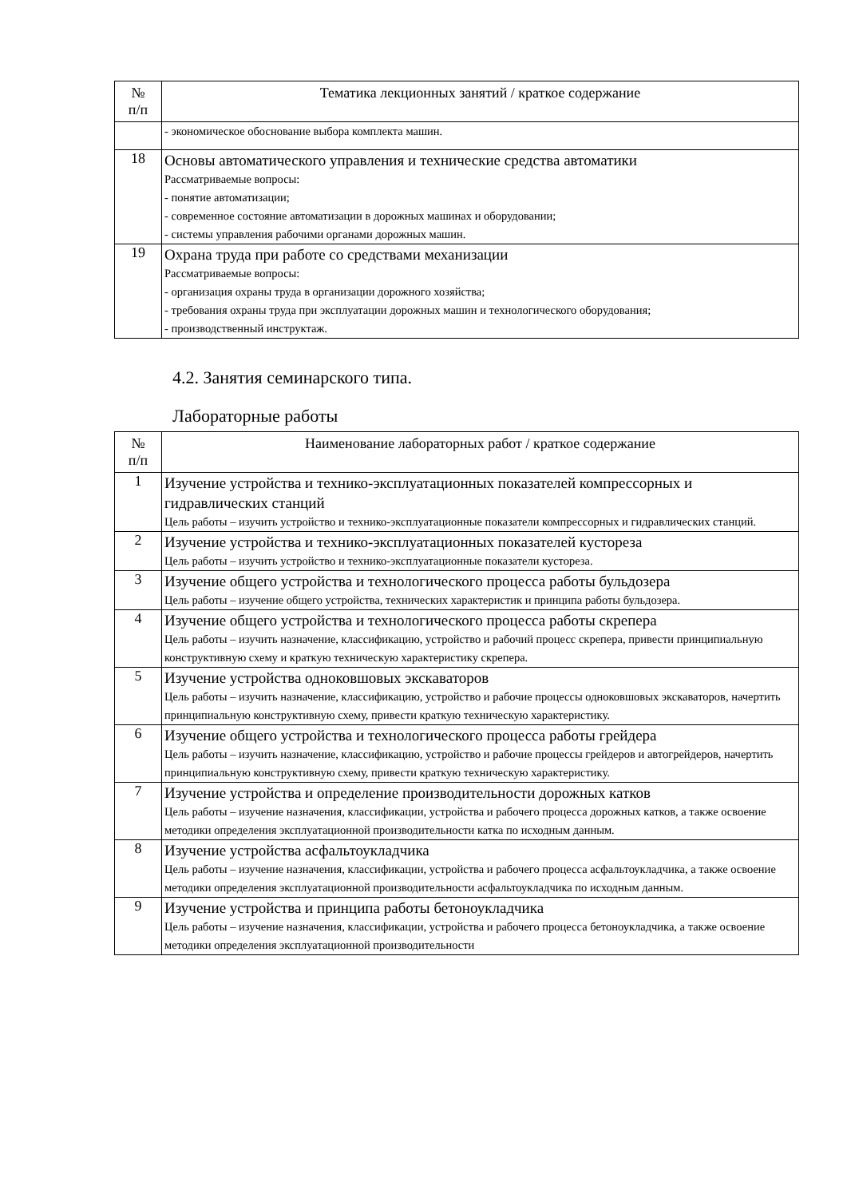| № п/п | Тематика лекционных занятий / краткое содержание |
| --- | --- |
| | - экономическое обоснование выбора комплекта машин. |
| 18 | Основы автоматического управления и технические средства автоматики Рассматриваемые вопросы: - понятие автоматизации; - современное состояние автоматизации в дорожных машинах и оборудовании; - системы управления рабочими органами дорожных машин. |
| 19 | Охрана труда при работе со средствами механизации Рассматриваемые вопросы: - организация охраны труда в организации дорожного хозяйства; - требования охраны труда при эксплуатации дорожных машин и технологического оборудования; - производственный инструктаж. |
4.2. Занятия семинарского типа.
Лабораторные работы
| № п/п | Наименование лабораторных работ / краткое содержание |
| --- | --- |
| 1 | Изучение устройства и технико-эксплуатационных показателей компрессорных и гидравлических станций Цель работы – изучить устройство и технико-эксплуатационные показатели компрессорных и гидравлических станций. |
| 2 | Изучение устройства и технико-эксплуатационных показателей кустореза Цель работы – изучить устройство и технико-эксплуатационные показатели кустореза. |
| 3 | Изучение общего устройства и технологического процесса работы бульдозера Цель работы – изучение общего устройства, технических характеристик и принципа работы бульдозера. |
| 4 | Изучение общего устройства и технологического процесса работы скрепера Цель работы – изучить назначение, классификацию, устройство и рабочий процесс скрепера, привести принципиальную конструктивную схему и краткую техническую характеристику скрепера. |
| 5 | Изучение устройства одноковшовых экскаваторов Цель работы – изучить назначение, классификацию, устройство и рабочие процессы одноковшовых экскаваторов, начертить принципиальную конструктивную схему, привести краткую техническую характеристику. |
| 6 | Изучение общего устройства и технологического процесса работы грейдера Цель работы – изучить назначение, классификацию, устройство и рабочие процессы грейдеров и автогрейдеров, начертить принципиальную конструктивную схему, привести краткую техническую характеристику. |
| 7 | Изучение устройства и определение производительности дорожных катков Цель работы – изучение назначения, классификации, устройства и рабочего процесса дорожных катков, а также освоение методики определения эксплуатационной производительности катка по исходным данным. |
| 8 | Изучение устройства асфальтоукладчика Цель работы – изучение назначения, классификации, устройства и рабочего процесса асфальтоукладчика, а также освоение методики определения эксплуатационной производительности асфальтоукладчика по исходным данным. |
| 9 | Изучение устройства и принципа работы бетоноукладчика Цель работы – изучение назначения, классификации, устройства и рабочего процесса бетоноукладчика, а также освоение методики определения эксплуатационной производительности |